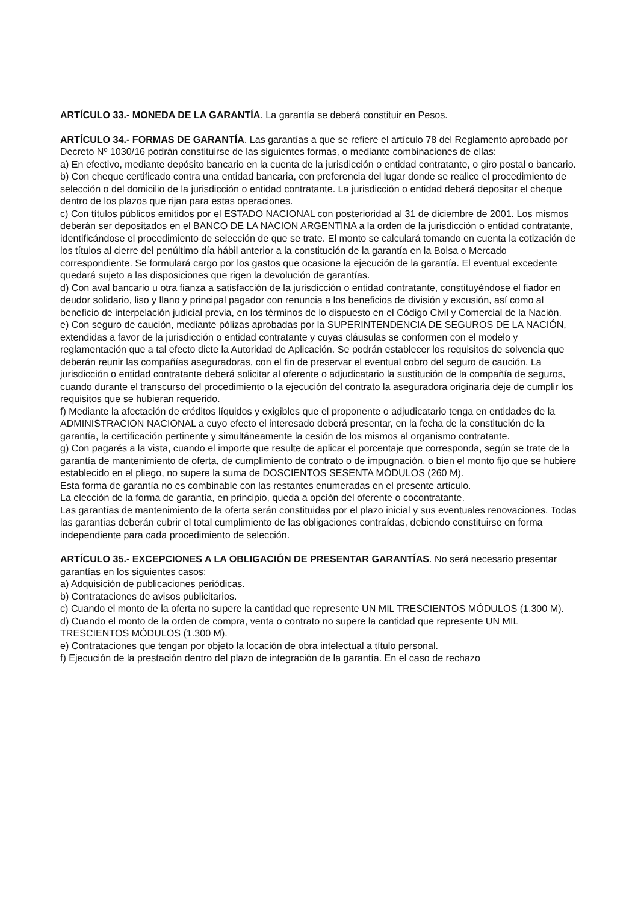ARTÍCULO 33.- MONEDA DE LA GARANTÍA. La garantía se deberá constituir en Pesos.
ARTÍCULO 34.- FORMAS DE GARANTÍA. Las garantías a que se refiere el artículo 78 del Reglamento aprobado por Decreto Nº 1030/16 podrán constituirse de las siguientes formas, o mediante combinaciones de ellas:
a) En efectivo, mediante depósito bancario en la cuenta de la jurisdicción o entidad contratante, o giro postal o bancario.
b) Con cheque certificado contra una entidad bancaria, con preferencia del lugar donde se realice el procedimiento de selección o del domicilio de la jurisdicción o entidad contratante. La jurisdicción o entidad deberá depositar el cheque dentro de los plazos que rijan para estas operaciones.
c) Con títulos públicos emitidos por el ESTADO NACIONAL con posterioridad al 31 de diciembre de 2001. Los mismos deberán ser depositados en el BANCO DE LA NACION ARGENTINA a la orden de la jurisdicción o entidad contratante, identificándose el procedimiento de selección de que se trate. El monto se calculará tomando en cuenta la cotización de los títulos al cierre del penúltimo día hábil anterior a la constitución de la garantía en la Bolsa o Mercado correspondiente. Se formulará cargo por los gastos que ocasione la ejecución de la garantía. El eventual excedente quedará sujeto a las disposiciones que rigen la devolución de garantías.
d) Con aval bancario u otra fianza a satisfacción de la jurisdicción o entidad contratante, constituyéndose el fiador en deudor solidario, liso y llano y principal pagador con renuncia a los beneficios de división y excusión, así como al beneficio de interpelación judicial previa, en los términos de lo dispuesto en el Código Civil y Comercial de la Nación.
e) Con seguro de caución, mediante pólizas aprobadas por la SUPERINTENDENCIA DE SEGUROS DE LA NACIÓN, extendidas a favor de la jurisdicción o entidad contratante y cuyas cláusulas se conformen con el modelo y reglamentación que a tal efecto dicte la Autoridad de Aplicación. Se podrán establecer los requisitos de solvencia que deberán reunir las compañías aseguradoras, con el fin de preservar el eventual cobro del seguro de caución. La jurisdicción o entidad contratante deberá solicitar al oferente o adjudicatario la sustitución de la compañía de seguros, cuando durante el transcurso del procedimiento o la ejecución del contrato la aseguradora originaria deje de cumplir los requisitos que se hubieran requerido.
f) Mediante la afectación de créditos líquidos y exigibles que el proponente o adjudicatario tenga en entidades de la ADMINISTRACION NACIONAL a cuyo efecto el interesado deberá presentar, en la fecha de la constitución de la garantía, la certificación pertinente y simultáneamente la cesión de los mismos al organismo contratante.
g) Con pagarés a la vista, cuando el importe que resulte de aplicar el porcentaje que corresponda, según se trate de la garantía de mantenimiento de oferta, de cumplimiento de contrato o de impugnación, o bien el monto fijo que se hubiere establecido en el pliego, no supere la suma de DOSCIENTOS SESENTA MÓDULOS (260 M).
Esta forma de garantía no es combinable con las restantes enumeradas en el presente artículo.
La elección de la forma de garantía, en principio, queda a opción del oferente o cocontratante.
Las garantías de mantenimiento de la oferta serán constituidas por el plazo inicial y sus eventuales renovaciones. Todas las garantías deberán cubrir el total cumplimiento de las obligaciones contraídas, debiendo constituirse en forma independiente para cada procedimiento de selección.
ARTÍCULO 35.- EXCEPCIONES A LA OBLIGACIÓN DE PRESENTAR GARANTÍAS. No será necesario presentar garantías en los siguientes casos:
a) Adquisición de publicaciones periódicas.
b) Contrataciones de avisos publicitarios.
c) Cuando el monto de la oferta no supere la cantidad que represente UN MIL TRESCIENTOS MÓDULOS (1.300 M).
d) Cuando el monto de la orden de compra, venta o contrato no supere la cantidad que represente UN MIL TRESCIENTOS MÓDULOS (1.300 M).
e) Contrataciones que tengan por objeto la locación de obra intelectual a título personal.
f) Ejecución de la prestación dentro del plazo de integración de la garantía. En el caso de rechazo